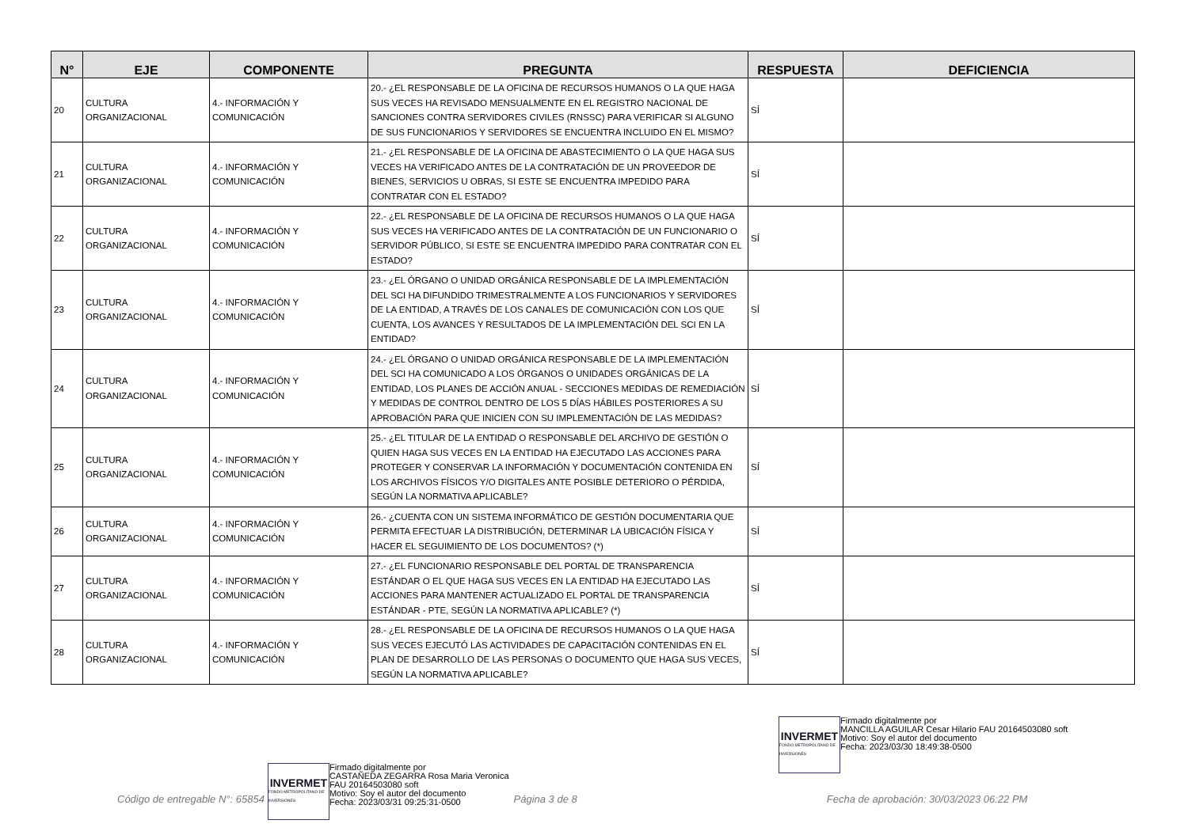| N° | EJE | COMPONENTE | PREGUNTA | RESPUESTA | DEFICIENCIA |
| --- | --- | --- | --- | --- | --- |
| 20 | CULTURA ORGANIZACIONAL | 4.- INFORMACIÓN Y COMUNICACIÓN | 20.- ¿EL RESPONSABLE DE LA OFICINA DE RECURSOS HUMANOS O LA QUE HAGA SUS VECES HA REVISADO MENSUALMENTE EN EL REGISTRO NACIONAL DE SANCIONES CONTRA SERVIDORES CIVILES (RNSSC) PARA VERIFICAR SI ALGUNO DE SUS FUNCIONARIOS Y SERVIDORES SE ENCUENTRA INCLUIDO EN EL MISMO? | SÍ | |
| 21 | CULTURA ORGANIZACIONAL | 4.- INFORMACIÓN Y COMUNICACIÓN | 21.- ¿EL RESPONSABLE DE LA OFICINA DE ABASTECIMIENTO O LA QUE HAGA SUS VECES HA VERIFICADO ANTES DE LA CONTRATACIÓN DE UN PROVEEDOR DE BIENES, SERVICIOS U OBRAS, SI ESTE SE ENCUENTRA IMPEDIDO PARA CONTRATAR CON EL ESTADO? | SÍ | |
| 22 | CULTURA ORGANIZACIONAL | 4.- INFORMACIÓN Y COMUNICACIÓN | 22.- ¿EL RESPONSABLE DE LA OFICINA DE RECURSOS HUMANOS O LA QUE HAGA SUS VECES HA VERIFICADO ANTES DE LA CONTRATACIÓN DE UN FUNCIONARIO O SERVIDOR PÚBLICO, SI ESTE SE ENCUENTRA IMPEDIDO PARA CONTRATAR CON EL ESTADO? | SÍ | |
| 23 | CULTURA ORGANIZACIONAL | 4.- INFORMACIÓN Y COMUNICACIÓN | 23.- ¿EL ÓRGANO O UNIDAD ORGÁNICA RESPONSABLE DE LA IMPLEMENTACIÓN DEL SCI HA DIFUNDIDO TRIMESTRALMENTE A LOS FUNCIONARIOS Y SERVIDORES DE LA ENTIDAD, A TRAVÉS DE LOS CANALES DE COMUNICACIÓN CON LOS QUE CUENTA, LOS AVANCES Y RESULTADOS DE LA IMPLEMENTACIÓN DEL SCI EN LA ENTIDAD? | SÍ | |
| 24 | CULTURA ORGANIZACIONAL | 4.- INFORMACIÓN Y COMUNICACIÓN | 24.- ¿EL ÓRGANO O UNIDAD ORGÁNICA RESPONSABLE DE LA IMPLEMENTACIÓN DEL SCI HA COMUNICADO A LOS ÓRGANOS O UNIDADES ORGÁNICAS DE LA ENTIDAD, LOS PLANES DE ACCIÓN ANUAL - SECCIONES MEDIDAS DE REMEDIACIÓN Y MEDIDAS DE CONTROL DENTRO DE LOS 5 DÍAS HÁBILES POSTERIORES A SU APROBACIÓN PARA QUE INICIEN CON SU IMPLEMENTACIÓN DE LAS MEDIDAS? | SÍ | |
| 25 | CULTURA ORGANIZACIONAL | 4.- INFORMACIÓN Y COMUNICACIÓN | 25.- ¿EL TITULAR DE LA ENTIDAD O RESPONSABLE DEL ARCHIVO DE GESTIÓN O QUIEN HAGA SUS VECES EN LA ENTIDAD HA EJECUTADO LAS ACCIONES PARA PROTEGER Y CONSERVAR LA INFORMACIÓN Y DOCUMENTACIÓN CONTENIDA EN LOS ARCHIVOS FÍSICOS Y/O DIGITALES ANTE POSIBLE DETERIORO O PÉRDIDA, SEGÚN LA NORMATIVA APLICABLE? | SÍ | |
| 26 | CULTURA ORGANIZACIONAL | 4.- INFORMACIÓN Y COMUNICACIÓN | 26.- ¿CUENTA CON UN SISTEMA INFORMÁTICO DE GESTIÓN DOCUMENTARIA QUE PERMITA EFECTUAR LA DISTRIBUCIÓN, DETERMINAR LA UBICACIÓN FÍSICA Y HACER EL SEGUIMIENTO DE LOS DOCUMENTOS? (*) | SÍ | |
| 27 | CULTURA ORGANIZACIONAL | 4.- INFORMACIÓN Y COMUNICACIÓN | 27.- ¿EL FUNCIONARIO RESPONSABLE DEL PORTAL DE TRANSPARENCIA ESTÁNDAR O EL QUE HAGA SUS VECES EN LA ENTIDAD HA EJECUTADO LAS ACCIONES PARA MANTENER ACTUALIZADO EL PORTAL DE TRANSPARENCIA ESTÁNDAR - PTE, SEGÚN LA NORMATIVA APLICABLE? (*) | SÍ | |
| 28 | CULTURA ORGANIZACIONAL | 4.- INFORMACIÓN Y COMUNICACIÓN | 28.- ¿EL RESPONSABLE DE LA OFICINA DE RECURSOS HUMANOS O LA QUE HAGA SUS VECES EJECUTÓ LAS ACTIVIDADES DE CAPACITACIÓN CONTENIDAS EN EL PLAN DE DESARROLLO DE LAS PERSONAS O DOCUMENTO QUE HAGA SUS VECES, SEGÚN LA NORMATIVA APLICABLE? | SÍ | |
INVERMET
FONDO METROPOLITANO DE INVERSIONES
Firmado digitalmente por
MANCILLA AGUILAR Cesar Hilario FAU 20164503080 soft
Motivo: Soy el autor del documento
Fecha: 2023/03/30 18:49:38-0500
Código de entregable N°: 65854
INVERMET
FONDO METROPOLITANO DE INVERSIONES
Firmado digitalmente por
CASTAÑEDA ZEGARRA Rosa Maria Veronica
FAU 20164503080 soft
Motivo: Soy el autor del documento
Fecha: 2023/03/31 09:25:31-0500
Página 3 de 8 Fecha de aprobación: 30/03/2023 06:22 PM